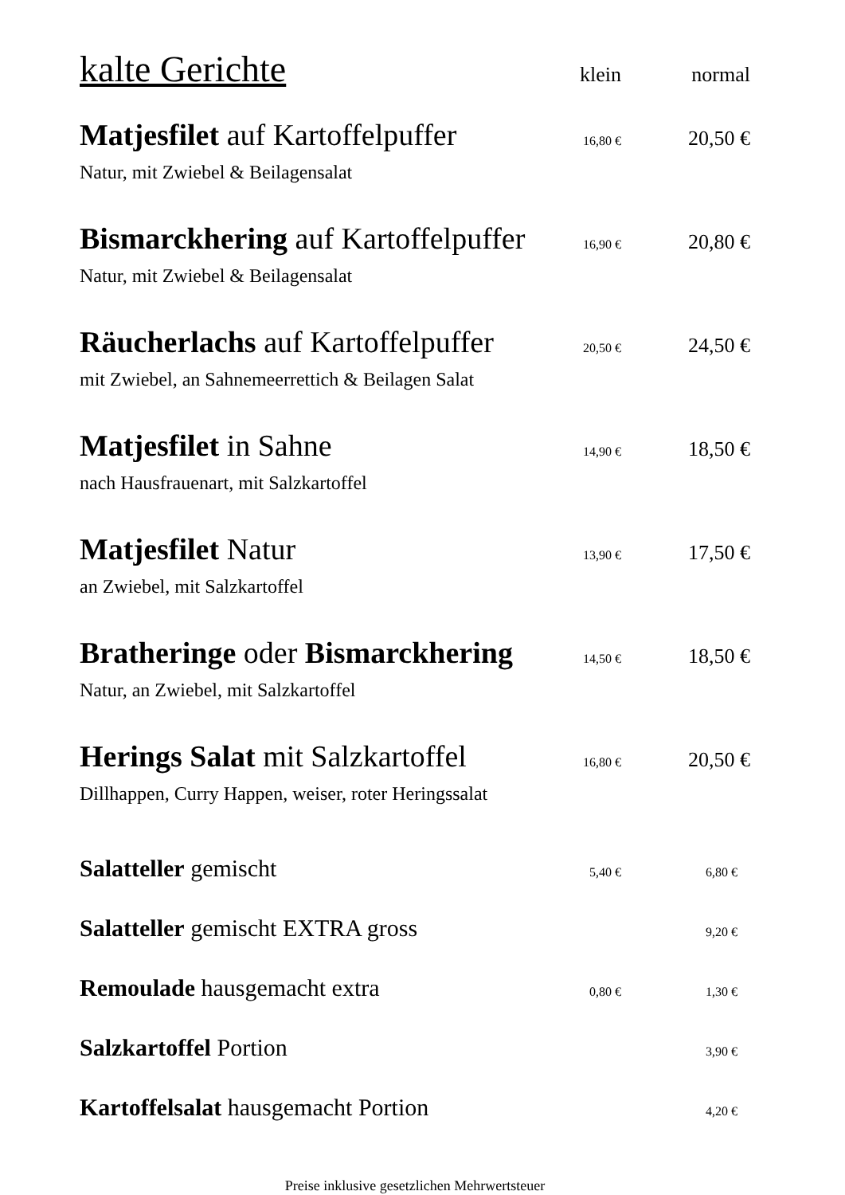| kalte Gerichte | klein | normal |
| --- | --- | --- |
| Matjesfilet auf Kartoffelpuffer | 16,80 € | 20,50 € |
| Natur, mit Zwiebel & Beilagensalat | | |
| Bismarckhering auf Kartoffelpuffer | 16,90 € | 20,80 € |
| Natur, mit Zwiebel & Beilagensalat | | |
| Räucherlachs auf Kartoffelpuffer | 20,50 € | 24,50 € |
| mit Zwiebel, an Sahnemeerrettich & Beilagen Salat | | |
| Matjesfilet in Sahne | 14,90 € | 18,50 € |
| nach Hausfrauenart, mit Salzkartoffel | | |
| Matjesfilet Natur | 13,90 € | 17,50 € |
| an Zwiebel, mit Salzkartoffel | | |
| Bratheringe oder Bismarckhering | 14,50 € | 18,50 € |
| Natur, an Zwiebel, mit Salzkartoffel | | |
| Herings Salat mit Salzkartoffel | 16,80 € | 20,50 € |
| Dillhappen, Curry Happen, weiser, roter Heringssalat | | |
| Salatteller gemischt | 5,40 € | 6,80 € |
| Salatteller gemischt EXTRA gross | | 9,20 € |
| Remoulade hausgemacht extra | 0,80 € | 1,30 € |
| Salzkartoffel Portion | | 3,90 € |
| Kartoffelsalat hausgemacht Portion | | 4,20 € |
Preise inklusive gesetzlichen Mehrwertsteuer